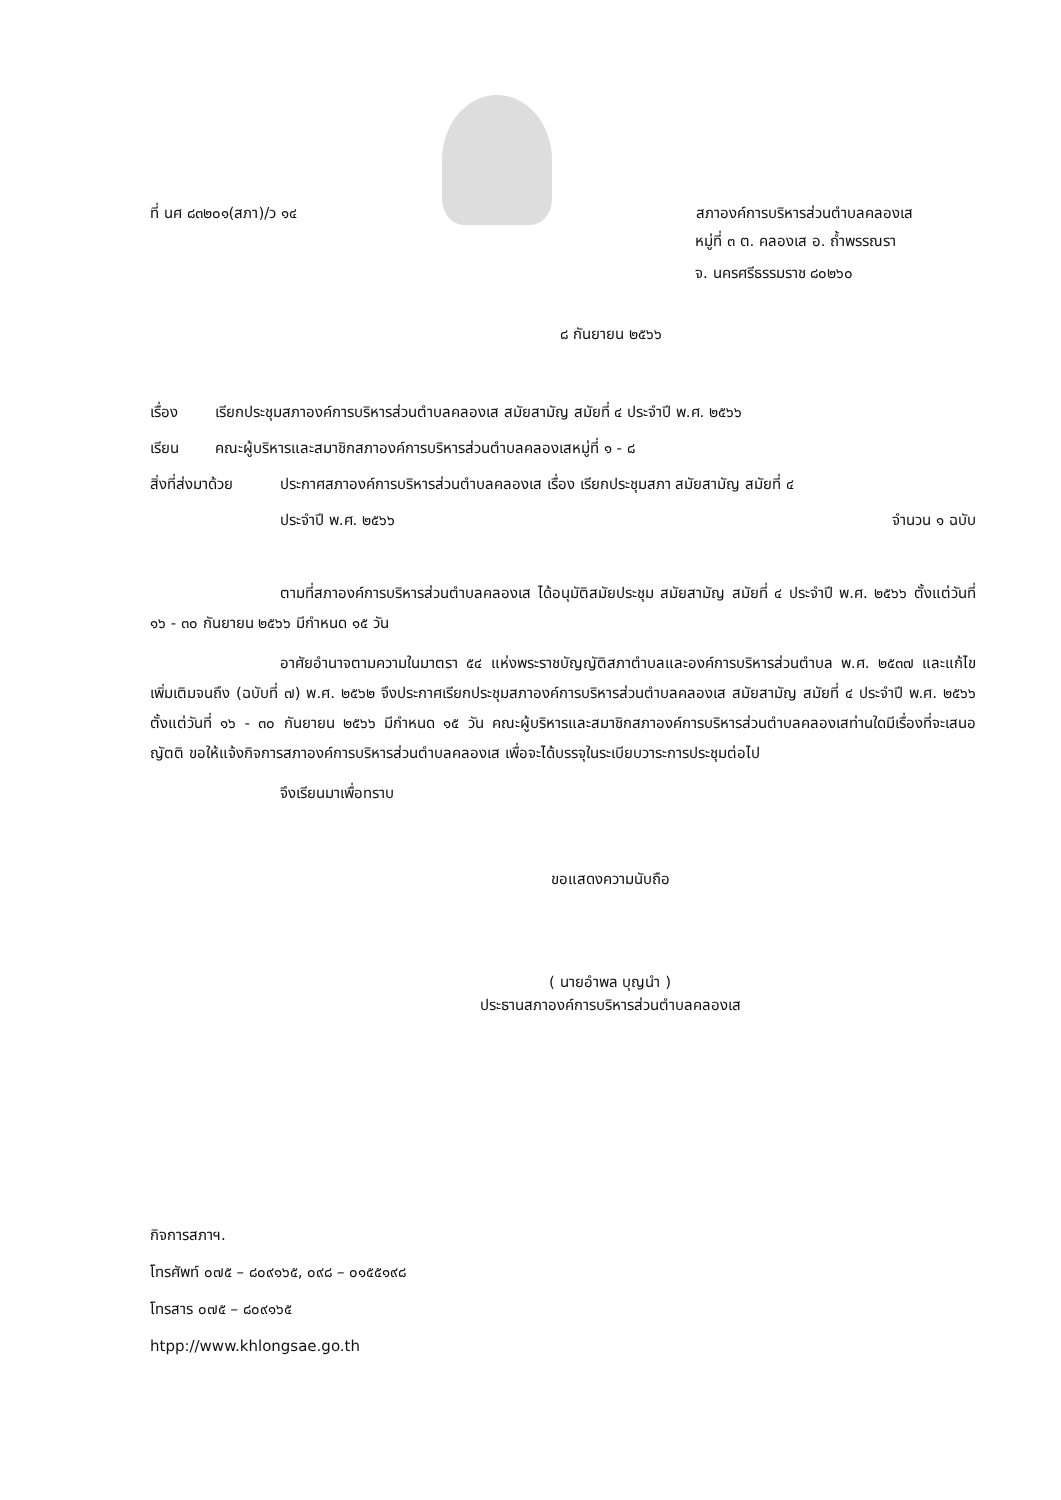ที่ นศ ๘๓๒๐๑(สภา)/ว ๑๔
สภาองค์การบริหารส่วนตำบลคลองเส
หมู่ที่ ๓ ต. คลองเส อ. ถ้ำพรรณรา
จ. นครศรีธรรมราช ๘๐๒๖๐
๘ กันยายน ๒๕๖๖
เรื่อง เรียกประชุมสภาองค์การบริหารส่วนตำบลคลองเส สมัยสามัญ สมัยที่ ๔ ประจำปี พ.ศ. ๒๕๖๖
เรียน คณะผู้บริหารและสมาชิกสภาองค์การบริหารส่วนตำบลคลองเสหมู่ที่ ๑ - ๘
สิ่งที่ส่งมาด้วย ประกาศสภาองค์การบริหารส่วนตำบลคลองเส เรื่อง เรียกประชุมสภา สมัยสามัญ สมัยที่ ๔
ประจำปี พ.ศ. ๒๕๖๖ จำนวน ๑ ฉบับ
ตามที่สภาองค์การบริหารส่วนตำบลคลองเส ได้อนุมัติสมัยประชุม สมัยสามัญ สมัยที่ ๔ ประจำปี พ.ศ. ๒๕๖๖ ตั้งแต่วันที่ ๑๖ - ๓๐ กันยายน ๒๕๖๖ มีกำหนด ๑๕ วัน
อาศัยอำนาจตามความในมาตรา ๕๔ แห่งพระราชบัญญัติสภาตำบลและองค์การบริหารส่วนตำบล พ.ศ. ๒๕๓๗ และแก้ไขเพิ่มเติมจนถึง (ฉบับที่ ๗) พ.ศ. ๒๕๖๒ จึงประกาศเรียกประชุมสภาองค์การบริหารส่วนตำบลคลองเส สมัยสามัญ สมัยที่ ๔ ประจำปี พ.ศ. ๒๕๖๖ ตั้งแต่วันที่ ๑๖ - ๓๐ กันยายน ๒๕๖๖ มีกำหนด ๑๕ วัน คณะผู้บริหารและสมาชิกสภาองค์การบริหารส่วนตำบลคลองเสท่านใดมีเรื่องที่จะเสนอญัตติ ขอให้แจ้งกิจการสภาองค์การบริหารส่วนตำบลคลองเส เพื่อจะได้บรรจุในระเบียบวาระการประชุมต่อไป
จึงเรียนมาเพื่อทราบ
ขอแสดงความนับถือ
( นายอำพล บุญนำ )
ประธานสภาองค์การบริหารส่วนตำบลคลองเส
กิจการสภาฯ.
โทรศัพท์ ๐๗๕ – ๘๐๙๑๖๕, ๐๙๘ – ๐๑๕๕๑๙๘
โทรสาร ๐๗๕ – ๘๐๙๑๖๕
htpp://www.khlongsae.go.th